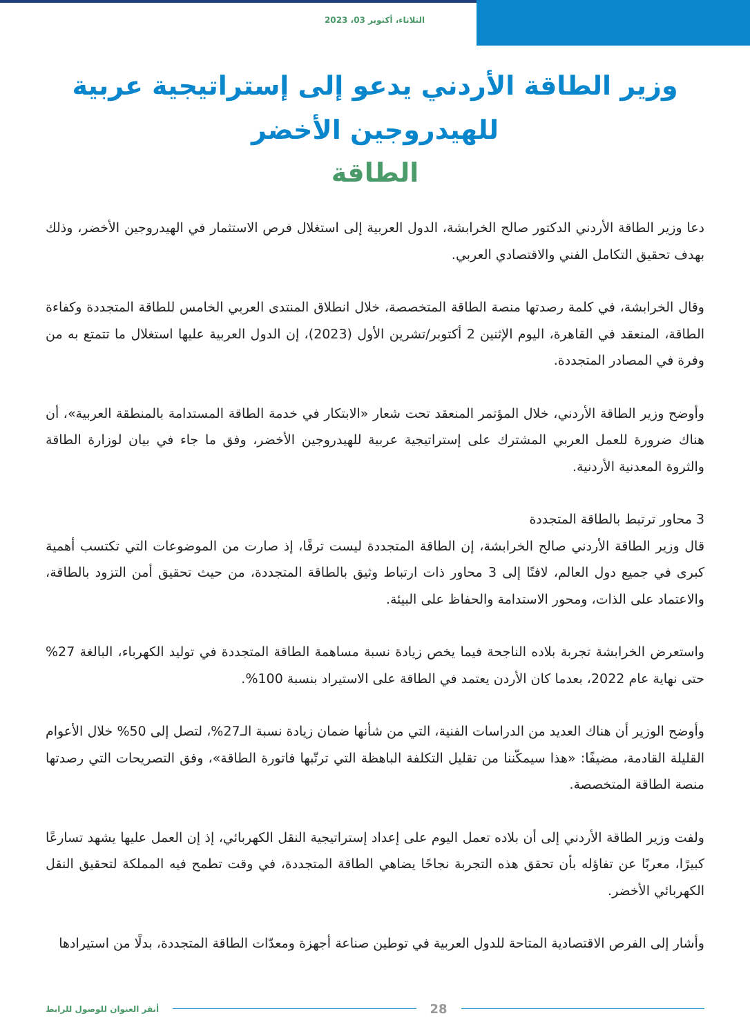الثلاثاء، أكتوبر 03، 2023
وزير الطاقة الأردني يدعو إلى إستراتيجية عربية للهيدروجين الأخضر
الطاقة
دعا وزير الطاقة الأردني الدكتور صالح الخرابشة، الدول العربية إلى استغلال فرص الاستثمار في الهيدروجين الأخضر، وذلك بهدف تحقيق التكامل الفني والاقتصادي العربي.
وقال الخرابشة، في كلمة رصدتها منصة الطاقة المتخصصة، خلال انطلاق المنتدى العربي الخامس للطاقة المتجددة وكفاءة الطاقة، المنعقد في القاهرة، اليوم الإثنين 2 أكتوبر/تشرين الأول (2023)، إن الدول العربية عليها استغلال ما تتمتع به من وفرة في المصادر المتجددة.
وأوضح وزير الطاقة الأردني، خلال المؤتمر المنعقد تحت شعار «الابتكار في خدمة الطاقة المستدامة بالمنطقة العربية»، أن هناك ضرورة للعمل العربي المشترك على إستراتيجية عربية للهيدروجين الأخضر، وفق ما جاء في بيان لوزارة الطاقة والثروة المعدنية الأردنية.
3 محاور ترتبط بالطاقة المتجددة
قال وزير الطاقة الأردني صالح الخرابشة، إن الطاقة المتجددة ليست ترفًا، إذ صارت من الموضوعات التي تكتسب أهمية كبرى في جميع دول العالم، لافتًا إلى 3 محاور ذات ارتباط وثيق بالطاقة المتجددة، من حيث تحقيق أمن التزود بالطاقة، والاعتماد على الذات، ومحور الاستدامة والحفاظ على البيئة.
واستعرض الخرابشة تجربة بلاده الناجحة فيما يخص زيادة نسبة مساهمة الطاقة المتجددة في توليد الكهرباء، البالغة 27% حتى نهاية عام 2022، بعدما كان الأردن يعتمد في الطاقة على الاستيراد بنسبة 100%.
وأوضح الوزير أن هناك العديد من الدراسات الفنية، التي من شأنها ضمان زيادة نسبة الـ27%، لتصل إلى 50% خلال الأعوام القليلة القادمة، مضيفًا: «هذا سيمكّننا من تقليل التكلفة الباهظة التي ترتّبها فاتورة الطاقة»، وفق التصريحات التي رصدتها منصة الطاقة المتخصصة.
ولفت وزير الطاقة الأردني إلى أن بلاده تعمل اليوم على إعداد إستراتيجية النقل الكهربائي، إذ إن العمل عليها يشهد تسارعًا كبيرًا، معربًا عن تفاؤله بأن تحقق هذه التجربة نجاحًا يضاهي الطاقة المتجددة، في وقت تطمح فيه المملكة لتحقيق النقل الكهربائي الأخضر.
وأشار إلى الفرص الاقتصادية المتاحة للدول العربية في توطين صناعة أجهزة ومعدّات الطاقة المتجددة، بدلًا من استيرادها
أنقر العنوان للوصول للرابط
28